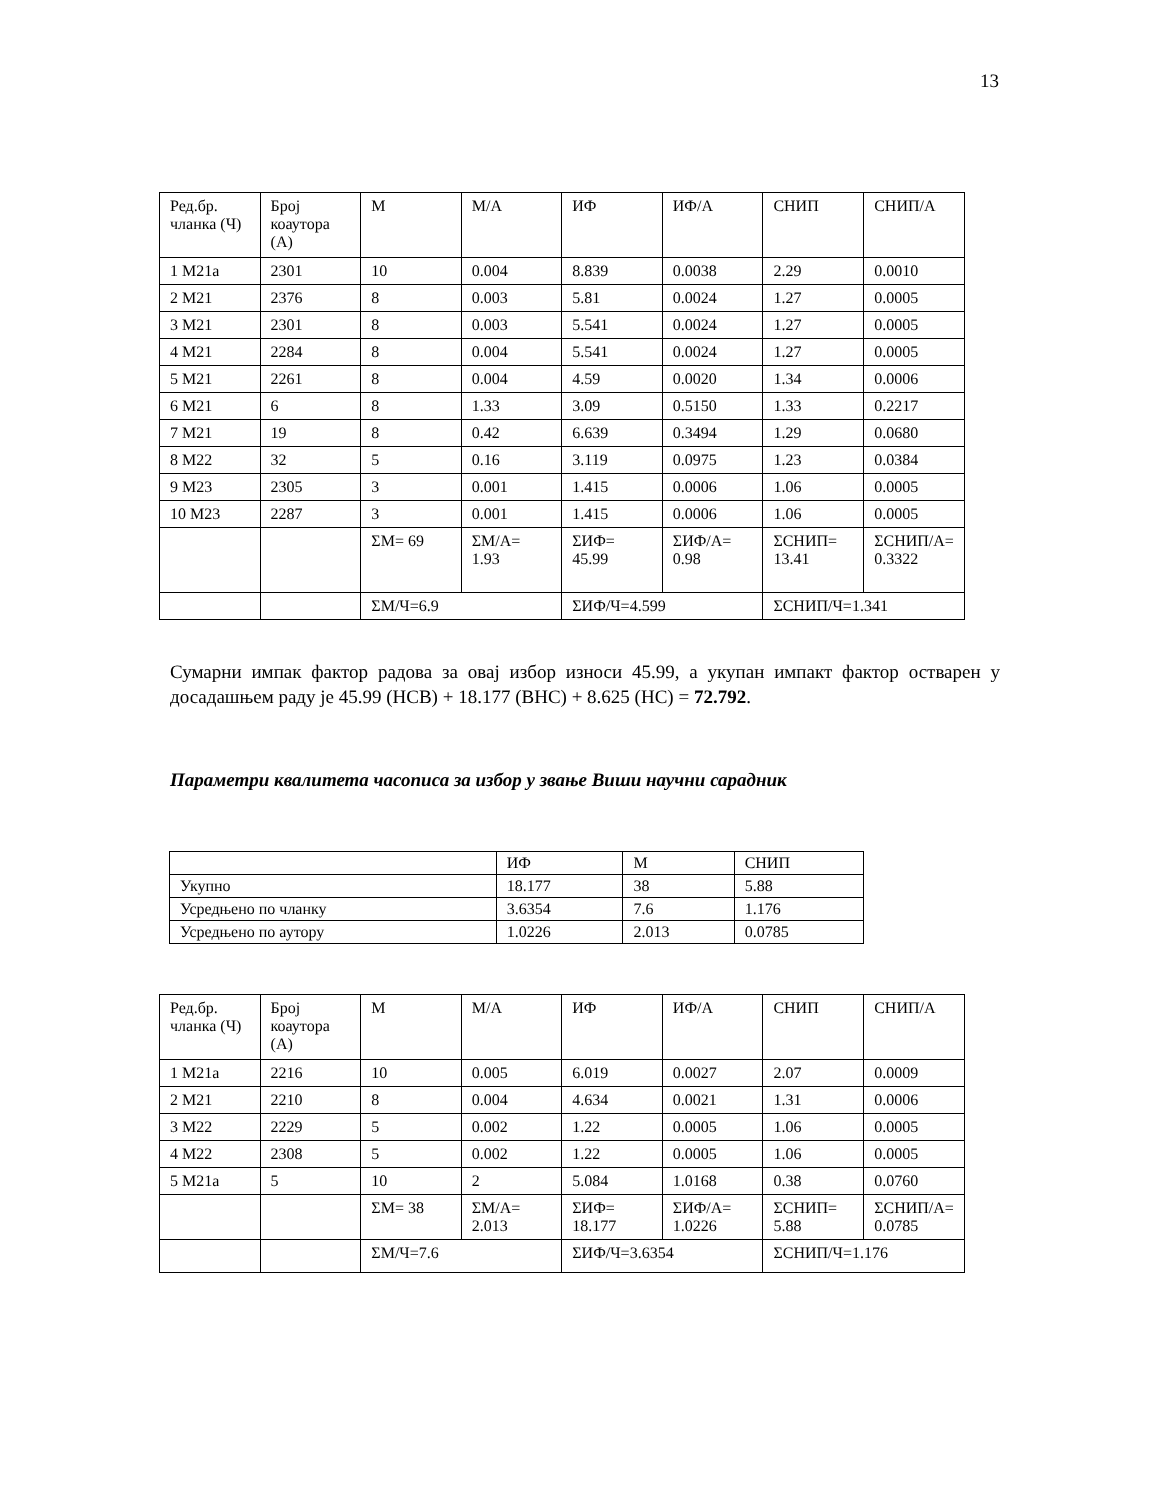13
| Ред.бр. чланка (Ч) | Број коаутора (А) | М | М/А | ИФ | ИФ/А | СНИП | СНИП/А |
| --- | --- | --- | --- | --- | --- | --- | --- |
| 1 M21a | 2301 | 10 | 0.004 | 8.839 | 0.0038 | 2.29 | 0.0010 |
| 2 M21 | 2376 | 8 | 0.003 | 5.81 | 0.0024 | 1.27 | 0.0005 |
| 3 M21 | 2301 | 8 | 0.003 | 5.541 | 0.0024 | 1.27 | 0.0005 |
| 4 M21 | 2284 | 8 | 0.004 | 5.541 | 0.0024 | 1.27 | 0.0005 |
| 5 M21 | 2261 | 8 | 0.004 | 4.59 | 0.0020 | 1.34 | 0.0006 |
| 6 M21 | 6 | 8 | 1.33 | 3.09 | 0.5150 | 1.33 | 0.2217 |
| 7 M21 | 19 | 8 | 0.42 | 6.639 | 0.3494 | 1.29 | 0.0680 |
| 8 M22 | 32 | 5 | 0.16 | 3.119 | 0.0975 | 1.23 | 0.0384 |
| 9 M23 | 2305 | 3 | 0.001 | 1.415 | 0.0006 | 1.06 | 0.0005 |
| 10 M23 | 2287 | 3 | 0.001 | 1.415 | 0.0006 | 1.06 | 0.0005 |
| | | ΣМ= 69 | ΣМ/А= 1.93 | ΣИФ= 45.99 | ΣИФ/А= 0.98 | ΣСНИП= 13.41 | ΣСНИП/А= 0.3322 |
| | | ΣМ/Ч=6.9 | | ΣИФ/Ч=4.599 | | ΣСНИП/Ч=1.341 | |
Сумарни импак фактор радова за овај избор износи 45.99, а укупан импакт фактор остварен у досадашњем раду је 45.99 (НСВ) + 18.177 (ВНС) + 8.625 (НС) = 72.792.
Параметри квалитета часописа за избор у звање Виши научни сарадник
| | ИФ | М | СНИП |
| --- | --- | --- | --- |
| Укупно | 18.177 | 38 | 5.88 |
| Усредњено по чланку | 3.6354 | 7.6 | 1.176 |
| Усредњено по аутору | 1.0226 | 2.013 | 0.0785 |
| Ред.бр. чланка (Ч) | Број коаутора (А) | М | М/А | ИФ | ИФ/А | СНИП | СНИП/А |
| --- | --- | --- | --- | --- | --- | --- | --- |
| 1 M21a | 2216 | 10 | 0.005 | 6.019 | 0.0027 | 2.07 | 0.0009 |
| 2 M21 | 2210 | 8 | 0.004 | 4.634 | 0.0021 | 1.31 | 0.0006 |
| 3 M22 | 2229 | 5 | 0.002 | 1.22 | 0.0005 | 1.06 | 0.0005 |
| 4 M22 | 2308 | 5 | 0.002 | 1.22 | 0.0005 | 1.06 | 0.0005 |
| 5 M21a | 5 | 10 | 2 | 5.084 | 1.0168 | 0.38 | 0.0760 |
| | | ΣМ= 38 | ΣМ/А= 2.013 | ΣИФ= 18.177 | ΣИФ/А= 1.0226 | ΣСНИП= 5.88 | ΣСНИП/А= 0.0785 |
| | | ΣМ/Ч=7.6 | | ΣИФ/Ч=3.6354 | | ΣСНИП/Ч=1.176 | |